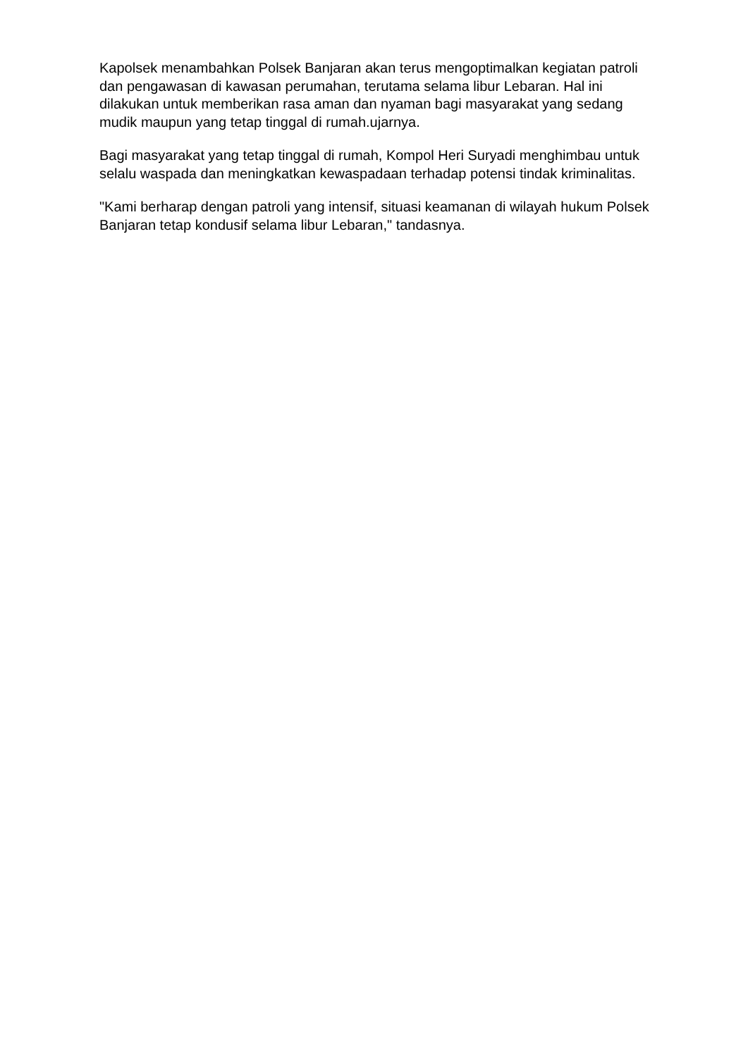Kapolsek menambahkan Polsek Banjaran akan terus mengoptimalkan kegiatan patroli dan pengawasan di kawasan perumahan, terutama selama libur Lebaran. Hal ini dilakukan untuk memberikan rasa aman dan nyaman bagi masyarakat yang sedang mudik maupun yang tetap tinggal di rumah.ujarnya.
Bagi masyarakat yang tetap tinggal di rumah, Kompol Heri Suryadi menghimbau untuk selalu waspada dan meningkatkan kewaspadaan terhadap potensi tindak kriminalitas.
"Kami berharap dengan patroli yang intensif, situasi keamanan di wilayah hukum Polsek Banjaran tetap kondusif selama libur Lebaran," tandasnya.